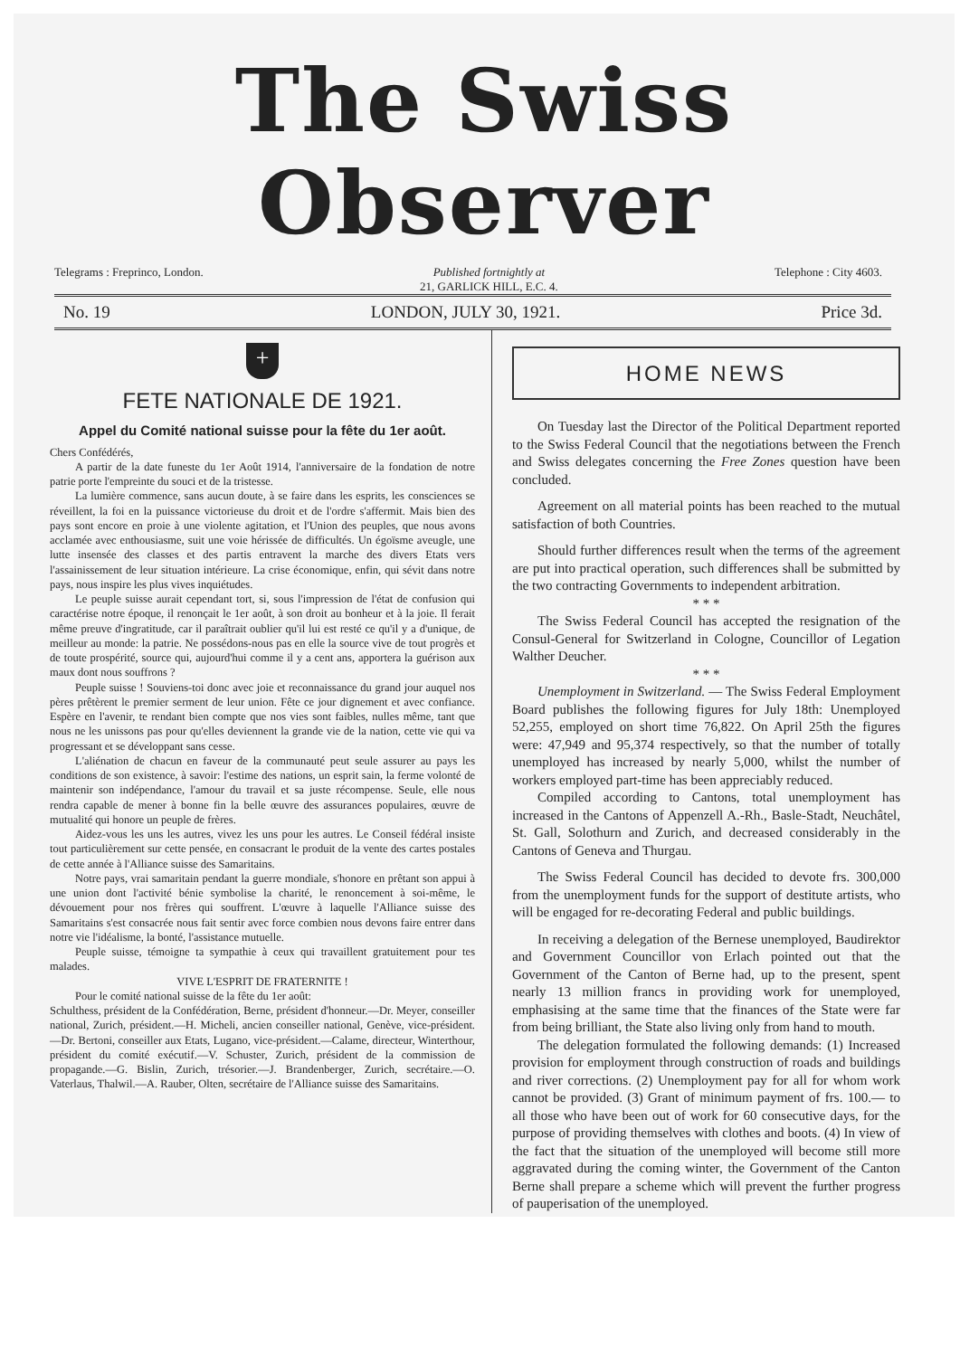The Swiss Observer
Telegrams : Freprinco, London. Published fortnightly at
21, GARLICK HILL, E.C. 4. Telephone : City 4603.
No. 19 LONDON, JULY 30, 1921. Price 3d.
+
FETE NATIONALE DE 1921.
Appel du Comité national suisse pour la fête du 1er août.
Chers Confédérés,
A partir de la date funeste du 1er Août 1914, l'anniversaire de la fondation de notre patrie porte l'empreinte du souci et de la tristesse.
La lumière commence, sans aucun doute, à se faire dans les esprits, les consciences se réveillent, la foi en la puissance victorieuse du droit et de l'ordre s'affermit. Mais bien des pays sont encore en proie à une violente agitation, et l'Union des peuples, que nous avons acclamée avec enthousiasme, suit une voie hérissée de difficultés. Un égoïsme aveugle, une lutte insensée des classes et des partis entravent la marche des divers Etats vers l'assainissement de leur situation intérieure. La crise économique, enfin, qui sévit dans notre pays, nous inspire les plus vives inquiétudes.
Le peuple suisse aurait cependant tort, si, sous l'impression de l'état de confusion qui caractérise notre époque, il renonçait le 1er août, à son droit au bonheur et à la joie. Il ferait même preuve d'ingratitude, car il paraîtrait oublier qu'il lui est resté ce qu'il y a d'unique, de meilleur au monde: la patrie. Ne possédons-nous pas en elle la source vive de tout progrès et de toute prospérité, source qui, aujourd'hui comme il y a cent ans, apportera la guérison aux maux dont nous souffrons ?
Peuple suisse ! Souviens-toi donc avec joie et reconnaissance du grand jour auquel nos pères prêtèrent le premier serment de leur union. Fête ce jour dignement et avec confiance. Espère en l'avenir, te rendant bien compte que nos vies sont faibles, nulles même, tant que nous ne les unissons pas pour qu'elles deviennent la grande vie de la nation, cette vie qui va progressant et se développant sans cesse.
L'aliénation de chacun en faveur de la communauté peut seule assurer au pays les conditions de son existence, à savoir: l'estime des nations, un esprit sain, la ferme volonté de maintenir son indépendance, l'amour du travail et sa juste récompense. Seule, elle nous rendra capable de mener à bonne fin la belle œuvre des assurances populaires, œuvre de mutualité qui honore un peuple de frères.
Aidez-vous les uns les autres, vivez les uns pour les autres. Le Conseil fédéral insiste tout particulièrement sur cette pensée, en consacrant le produit de la vente des cartes postales de cette année à l'Alliance suisse des Samaritains.
Notre pays, vrai samaritain pendant la guerre mondiale, s'honore en prêtant son appui à une union dont l'activité bénie symbolise la charité, le renoncement à soi-même, le dévouement pour nos frères qui souffrent. L'œuvre à laquelle l'Alliance suisse des Samaritains s'est consacrée nous fait sentir avec force combien nous devons faire entrer dans notre vie l'idéalisme, la bonté, l'assistance mutuelle.
Peuple suisse, témoigne ta sympathie à ceux qui travaillent gratuitement pour tes malades.
VIVE L'ESPRIT DE FRATERNITE !
Pour le comité national suisse de la fête du 1er août:
Schulthess, président de la Confédération, Berne, président d'honneur.—Dr. Meyer, conseiller national, Zurich, président.—H. Micheli, ancien conseiller national, Genève, vice-président.—Dr. Bertoni, conseiller aux Etats, Lugano, vice-président.—Calame, directeur, Winterthour, président du comité exécutif.—V. Schuster, Zurich, président de la commission de propagande.—G. Bislin, Zurich, trésorier.—J. Brandenberger, Zurich, secrétaire.—O. Vaterlaus, Thalwil.—A. Rauber, Olten, secrétaire de l'Alliance suisse des Samaritains.
HOME NEWS
On Tuesday last the Director of the Political Department reported to the Swiss Federal Council that the negotiations between the French and Swiss delegates concerning the Free Zones question have been concluded.
Agreement on all material points has been reached to the mutual satisfaction of both Countries.
Should further differences result when the terms of the agreement are put into practical operation, such differences shall be submitted by the two contracting Governments to independent arbitration.
* * *
The Swiss Federal Council has accepted the resignation of the Consul-General for Switzerland in Cologne, Councillor of Legation Walther Deucher.
* * *
Unemployment in Switzerland. — The Swiss Federal Employment Board publishes the following figures for July 18th: Unemployed 52,255, employed on short time 76,822. On April 25th the figures were: 47,949 and 95,374 respectively, so that the number of totally unemployed has increased by nearly 5,000, whilst the number of workers employed part-time has been appreciably reduced.
Compiled according to Cantons, total unemployment has increased in the Cantons of Appenzell A.-Rh., Basle-Stadt, Neuchâtel, St. Gall, Solothurn and Zurich, and decreased considerably in the Cantons of Geneva and Thurgau.
The Swiss Federal Council has decided to devote frs. 300,000 from the unemployment funds for the support of destitute artists, who will be engaged for re-decorating Federal and public buildings.
In receiving a delegation of the Bernese unemployed, Baudirektor and Government Councillor von Erlach pointed out that the Government of the Canton of Berne had, up to the present, spent nearly 13 million francs in providing work for unemployed, emphasising at the same time that the finances of the State were far from being brilliant, the State also living only from hand to mouth.
The delegation formulated the following demands: (1) Increased provision for employment through construction of roads and buildings and river corrections. (2) Unemployment pay for all for whom work cannot be provided. (3) Grant of minimum payment of frs. 100.— to all those who have been out of work for 60 consecutive days, for the purpose of providing themselves with clothes and boots. (4) In view of the fact that the situation of the unemployed will become still more aggravated during the coming winter, the Government of the Canton Berne shall prepare a scheme which will prevent the further progress of pauperisation of the unemployed.